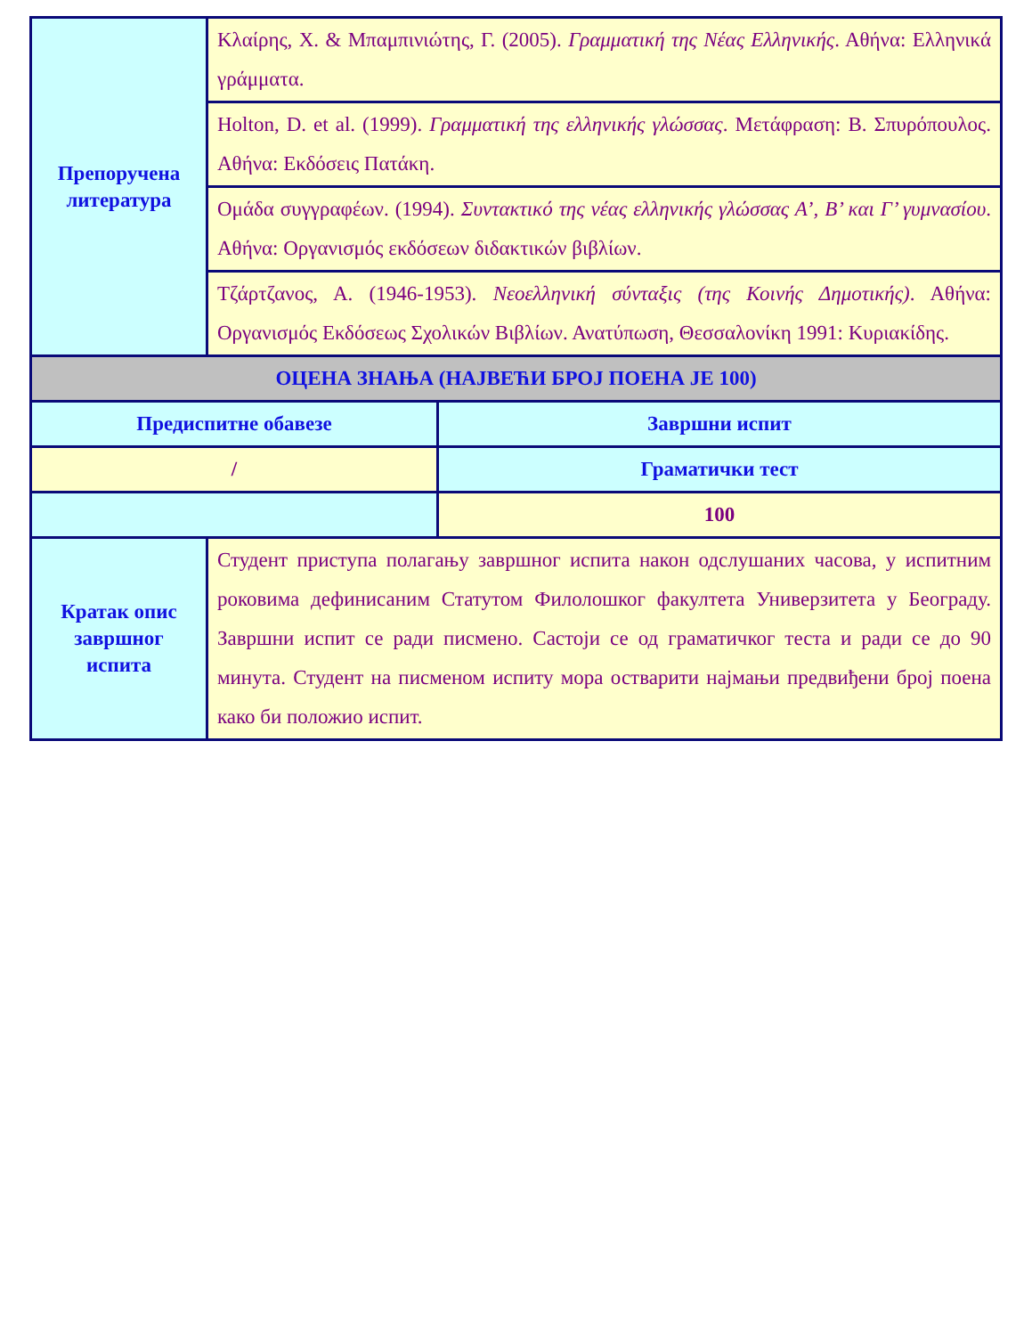| Препоручена литература | Κλαίρης, Χ. & Μπαμπινιώτης, Γ. (2005). Γραμματική της Νέας Ελληνικής . Αθήνα: Ελληνικά γράμματα. | |
| | Holton, D. et al. (1999). Γραμματική της ελληνικής γλώσσας . Μετάφραση: Β. Σπυρόπουλος. Αθήνα: Εκδόσεις Πατάκη. | |
| | Ομάδα συγγραφέων. (1994). Συντακτικό της νέας ελληνικής γλώσσας Α’, Β’ και Γ’ γυμνασίου . Αθήνα: Οργανισμός εκδόσεων διδακτικών βιβλίων. | |
| | Τζάρτζανος, Α. (1946-1953). Νεοελληνική σύνταξις (της Κοινής Δημοτικής) . Αθήνα: Οργανισμός Εκδόσεως Σχολικών Βιβλίων. Ανατύπωση, Θεσσαλονίκη 1991: Κυριακίδης. | |
| ОЦЕНА ЗНАЊА (НАЈВЕЋИ БРОЈ ПОЕНА ЈЕ 100) | | |
| Предиспитне обавезе | | Завршни испит |
| / | | Граматички тест |
| | | 100 |
| Кратак опис завршног испита | Студент приступа полагању завршног испита након одслушаних часова, у испитним роковима дефинисаним Статутом Филолошког факултета Универзитета у Београду. Завршни испит се ради писмено. Састоји се од граматичког теста и ради се до 90 минута. Студент на писменом испиту мора остварити најмањи предвиђени број поена како би положио испит. | |